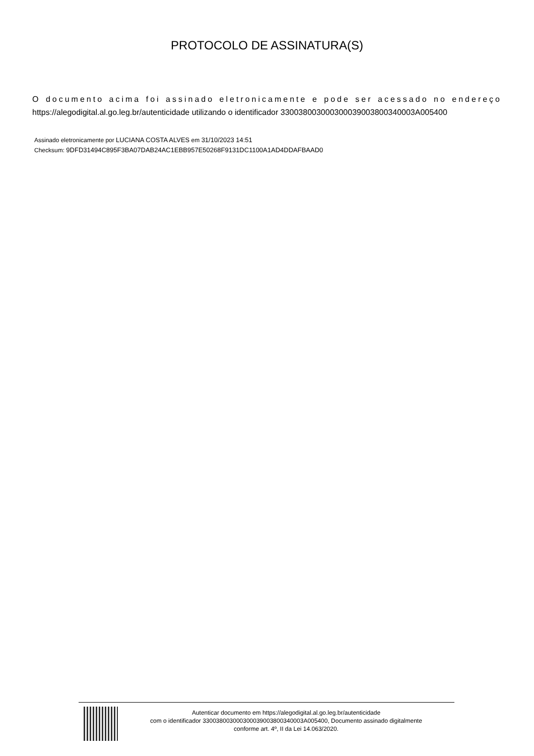PROTOCOLO DE ASSINATURA(S)
O documento acima foi assinado eletronicamente e pode ser acessado no endereço https://alegodigital.al.go.leg.br/autenticidade utilizando o identificador 330038003000300039003800340003A005400
Assinado eletronicamente por LUCIANA COSTA ALVES em 31/10/2023 14:51
Checksum: 9DFD31494C895F3BA07DAB24AC1EBB957E50268F9131DC1100A1AD4DDAFBAAD0
Autenticar documento em https://alegodigital.al.go.leg.br/autenticidade
com o identificador 330038003000300039003800340003A005400, Documento assinado digitalmente
conforme art. 4º, II da Lei 14.063/2020.